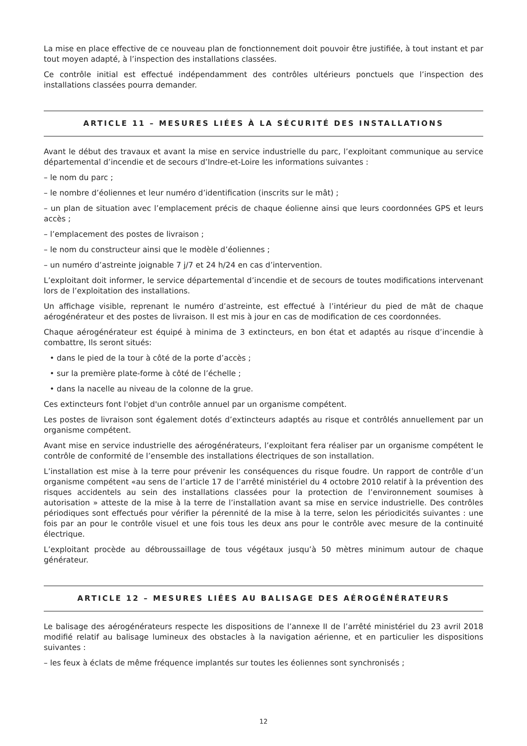La mise en place effective de ce nouveau plan de fonctionnement doit pouvoir être justifiée, à tout instant et par tout moyen adapté, à l’inspection des installations classées.
Ce contrôle initial est effectué indépendamment des contrôles ultérieurs ponctuels que l’inspection des installations classées pourra demander.
ARTICLE 11 – MESURES LIÉES À LA SÉCURITÉ DES INSTALLATIONS
Avant le début des travaux et avant la mise en service industrielle du parc, l’exploitant communique au service départemental d’incendie et de secours d’Indre-et-Loire les informations suivantes :
– le nom du parc ;
– le nombre d’éoliennes et leur numéro d’identification (inscrits sur le mât) ;
– un plan de situation avec l’emplacement précis de chaque éolienne ainsi que leurs coordonnées GPS et leurs accès ;
– l’emplacement des postes de livraison ;
– le nom du constructeur ainsi que le modèle d’éoliennes ;
– un numéro d’astreinte joignable 7 j/7 et 24 h/24 en cas d’intervention.
L’exploitant doit informer, le service départemental d’incendie et de secours de toutes modifications intervenant lors de l’exploitation des installations.
Un affichage visible, reprenant le numéro d’astreinte, est effectué à l’intérieur du pied de mât de chaque aérogénérateur et des postes de livraison. Il est mis à jour en cas de modification de ces coordonnées.
Chaque aérogénérateur est équipé à minima de 3 extincteurs, en bon état et adaptés au risque d’incendie à combattre, Ils seront situés:
• dans le pied de la tour à côté de la porte d’accès ;
• sur la première plate-forme à côté de l’échelle ;
• dans la nacelle au niveau de la colonne de la grue.
Ces extincteurs font l'objet d'un contrôle annuel par un organisme compétent.
Les postes de livraison sont également dotés d’extincteurs adaptés au risque et contrôlés annuellement par un organisme compétent.
Avant mise en service industrielle des aérogénérateurs, l’exploitant fera réaliser par un organisme compétent le contrôle de conformité de l’ensemble des installations électriques de son installation.
L’installation est mise à la terre pour prévenir les conséquences du risque foudre. Un rapport de contrôle d’un organisme compétent «au sens de l’article 17 de l’arrêté ministériel du 4 octobre 2010 relatif à la prévention des risques accidentels au sein des installations classées pour la protection de l’environnement soumises à autorisation » atteste de la mise à la terre de l’installation avant sa mise en service industrielle. Des contrôles périodiques sont effectués pour vérifier la pérennité de la mise à la terre, selon les périodicités suivantes : une fois par an pour le contrôle visuel et une fois tous les deux ans pour le contrôle avec mesure de la continuité électrique.
L’exploitant procède au débroussaillage de tous végétaux jusqu’à 50 mètres minimum autour de chaque générateur.
ARTICLE 12 – MESURES LIÉES AU BALISAGE DES AÉROGÉNÉRATEURS
Le balisage des aérogénérateurs respecte les dispositions de l’annexe II de l’arrêté ministériel du 23 avril 2018 modifié relatif au balisage lumineux des obstacles à la navigation aérienne, et en particulier les dispositions suivantes :
– les feux à éclats de même fréquence implantés sur toutes les éoliennes sont synchronisés ;
12